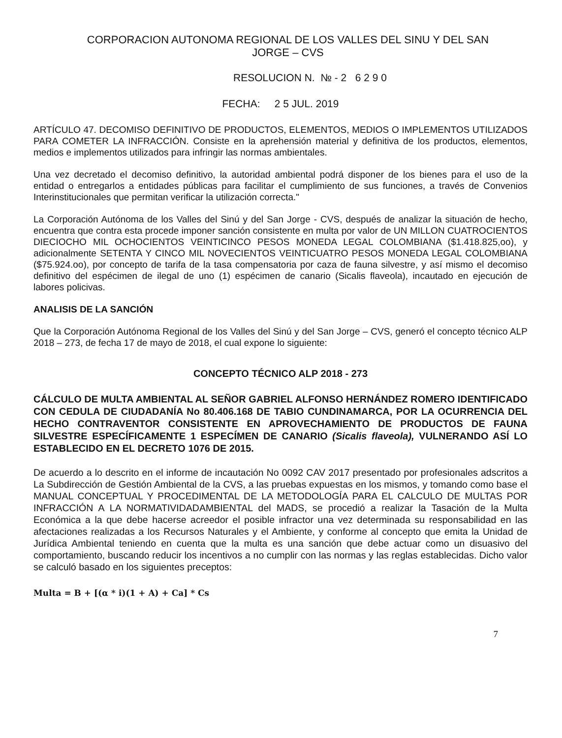CORPORACION AUTONOMA REGIONAL DE LOS VALLES DEL SINU Y DEL SAN
JORGE – CVS
RESOLUCION N. № - 2 6 2 9 0
FECHA: 2 5 JUL. 2019
ARTÍCULO 47. DECOMISO DEFINITIVO DE PRODUCTOS, ELEMENTOS, MEDIOS O IMPLEMENTOS UTILIZADOS PARA COMETER LA INFRACCIÓN. Consiste en la aprehensión material y definitiva de los productos, elementos, medios e implementos utilizados para infringir las normas ambientales.
Una vez decretado el decomiso definitivo, la autoridad ambiental podrá disponer de los bienes para el uso de la entidad o entregarlos a entidades públicas para facilitar el cumplimiento de sus funciones, a través de Convenios Interinstitucionales que permitan verificar la utilización correcta."
La Corporación Autónoma de los Valles del Sinú y del San Jorge - CVS, después de analizar la situación de hecho, encuentra que contra esta procede imponer sanción consistente en multa por valor de UN MILLON CUATROCIENTOS DIECIOCHO MIL OCHOCIENTOS VEINTICINCO PESOS MONEDA LEGAL COLOMBIANA ($1.418.825,oo), y adicionalmente SETENTA Y CINCO MIL NOVECIENTOS VEINTICUATRO PESOS MONEDA LEGAL COLOMBIANA ($75.924.oo), por concepto de tarifa de la tasa compensatoria por caza de fauna silvestre, y así mismo el decomiso definitivo del espécimen de ilegal de uno (1) espécimen de canario (Sicalis flaveola), incautado en ejecución de labores policivas.
ANALISIS DE LA SANCIÓN
Que la Corporación Autónoma Regional de los Valles del Sinú y del San Jorge – CVS, generó el concepto técnico ALP 2018 – 273, de fecha 17 de mayo de 2018, el cual expone lo siguiente:
CONCEPTO TÉCNICO ALP 2018 - 273
CÁLCULO DE MULTA AMBIENTAL AL SEÑOR GABRIEL ALFONSO HERNÁNDEZ ROMERO IDENTIFICADO CON CEDULA DE CIUDADANÍA No 80.406.168 DE TABIO CUNDINAMARCA, POR LA OCURRENCIA DEL HECHO CONTRAVENTOR CONSISTENTE EN APROVECHAMIENTO DE PRODUCTOS DE FAUNA SILVESTRE ESPECÍFICAMENTE 1 ESPECÍMEN DE CANARIO (Sicalis flaveola), VULNERANDO ASÍ LO ESTABLECIDO EN EL DECRETO 1076 DE 2015.
De acuerdo a lo descrito en el informe de incautación No 0092 CAV 2017 presentado por profesionales adscritos a La Subdirección de Gestión Ambiental de la CVS, a las pruebas expuestas en los mismos, y tomando como base el MANUAL CONCEPTUAL Y PROCEDIMENTAL DE LA METODOLOGÍA PARA EL CALCULO DE MULTAS POR INFRACCIÓN A LA NORMATIVIDADAMBIENTAL del MADS, se procedió a realizar la Tasación de la Multa Económica a la que debe hacerse acreedor el posible infractor una vez determinada su responsabilidad en las afectaciones realizadas a los Recursos Naturales y el Ambiente, y conforme al concepto que emita la Unidad de Jurídica Ambiental teniendo en cuenta que la multa es una sanción que debe actuar como un disuasivo del comportamiento, buscando reducir los incentivos a no cumplir con las normas y las reglas establecidas. Dicho valor se calculó basado en los siguientes preceptos:
Multa = B + [(α * i)(1 + A) + Ca] * Cs
7